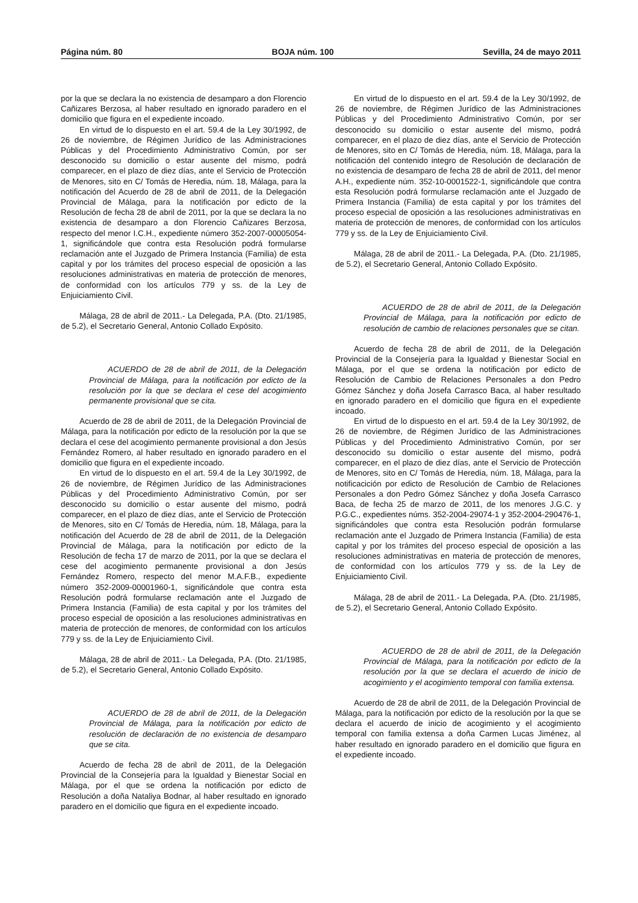Página núm. 80 BOJA núm. 100 Sevilla, 24 de mayo 2011
por la que se declara la no existencia de desamparo a don Florencio Cañizares Berzosa, al haber resultado en ignorado paradero en el domicilio que figura en el expediente incoado.
En virtud de lo dispuesto en el art. 59.4 de la Ley 30/1992, de 26 de noviembre, de Régimen Jurídico de las Administraciones Públicas y del Procedimiento Administrativo Común, por ser desconocido su domicilio o estar ausente del mismo, podrá comparecer, en el plazo de diez días, ante el Servicio de Protección de Menores, sito en C/ Tomás de Heredia, núm. 18, Málaga, para la notificación del Acuerdo de 28 de abril de 2011, de la Delegación Provincial de Málaga, para la notificación por edicto de la Resolución de fecha 28 de abril de 2011, por la que se declara la no existencia de desamparo a don Florencio Cañizares Berzosa, respecto del menor I.C.H., expediente número 352-2007-00005054-1, significándole que contra esta Resolución podrá formularse reclamación ante el Juzgado de Primera Instancia (Familia) de esta capital y por los trámites del proceso especial de oposición a las resoluciones administrativas en materia de protección de menores, de conformidad con los artículos 779 y ss. de la Ley de Enjuiciamiento Civil.
Málaga, 28 de abril de 2011.- La Delegada, P.A. (Dto. 21/1985, de 5.2), el Secretario General, Antonio Collado Expósito.
ACUERDO de 28 de abril de 2011, de la Delegación Provincial de Málaga, para la notificación por edicto de la resolución por la que se declara el cese del acogimiento permanente provisional que se cita.
Acuerdo de 28 de abril de 2011, de la Delegación Provincial de Málaga, para la notificación por edicto de la resolución por la que se declara el cese del acogimiento permanente provisional a don Jesús Fernández Romero, al haber resultado en ignorado paradero en el domicilio que figura en el expediente incoado.
En virtud de lo dispuesto en el art. 59.4 de la Ley 30/1992, de 26 de noviembre, de Régimen Jurídico de las Administraciones Públicas y del Procedimiento Administrativo Común, por ser desconocido su domicilio o estar ausente del mismo, podrá comparecer, en el plazo de diez días, ante el Servicio de Protección de Menores, sito en C/ Tomás de Heredia, núm. 18, Málaga, para la notificación del Acuerdo de 28 de abril de 2011, de la Delegación Provincial de Málaga, para la notificación por edicto de la Resolución de fecha 17 de marzo de 2011, por la que se declara el cese del acogimiento permanente provisional a don Jesús Fernández Romero, respecto del menor M.A.F.B., expediente número 352-2009-00001960-1, significándole que contra esta Resolución podrá formularse reclamación ante el Juzgado de Primera Instancia (Familia) de esta capital y por los trámites del proceso especial de oposición a las resoluciones administrativas en materia de protección de menores, de conformidad con los artículos 779 y ss. de la Ley de Enjuiciamiento Civil.
Málaga, 28 de abril de 2011.- La Delegada, P.A. (Dto. 21/1985, de 5.2), el Secretario General, Antonio Collado Expósito.
ACUERDO de 28 de abril de 2011, de la Delegación Provincial de Málaga, para la notificación por edicto de resolución de declaración de no existencia de desamparo que se cita.
Acuerdo de fecha 28 de abril de 2011, de la Delegación Provincial de la Consejería para la Igualdad y Bienestar Social en Málaga, por el que se ordena la notificación por edicto de Resolución a doña Nataliya Bodnar, al haber resultado en ignorado paradero en el domicilio que figura en el expediente incoado.
En virtud de lo dispuesto en el art. 59.4 de la Ley 30/1992, de 26 de noviembre, de Régimen Jurídico de las Administraciones Públicas y del Procedimiento Administrativo Común, por ser desconocido su domicilio o estar ausente del mismo, podrá comparecer, en el plazo de diez días, ante el Servicio de Protección de Menores, sito en C/ Tomás de Heredia, núm. 18, Málaga, para la notificación del contenido integro de Resolución de declaración de no existencia de desamparo de fecha 28 de abril de 2011, del menor A.H., expediente núm. 352-10-0001522-1, significándole que contra esta Resolución podrá formularse reclamación ante el Juzgado de Primera Instancia (Familia) de esta capital y por los trámites del proceso especial de oposición a las resoluciones administrativas en materia de protección de menores, de conformidad con los artículos 779 y ss. de la Ley de Enjuiciamiento Civil.
Málaga, 28 de abril de 2011.- La Delegada, P.A. (Dto. 21/1985, de 5.2), el Secretario General, Antonio Collado Expósito.
ACUERDO de 28 de abril de 2011, de la Delegación Provincial de Málaga, para la notificación por edicto de resolución de cambio de relaciones personales que se citan.
Acuerdo de fecha 28 de abril de 2011, de la Delegación Provincial de la Consejería para la Igualdad y Bienestar Social en Málaga, por el que se ordena la notificación por edicto de Resolución de Cambio de Relaciones Personales a don Pedro Gómez Sánchez y doña Josefa Carrasco Baca, al haber resultado en ignorado paradero en el domicilio que figura en el expediente incoado.
En virtud de lo dispuesto en el art. 59.4 de la Ley 30/1992, de 26 de noviembre, de Régimen Jurídico de las Administraciones Públicas y del Procedimiento Administrativo Común, por ser desconocido su domicilio o estar ausente del mismo, podrá comparecer, en el plazo de diez días, ante el Servicio de Protección de Menores, sito en C/ Tomás de Heredia, núm. 18, Málaga, para la notificacición por edicto de Resolución de Cambio de Relaciones Personales a don Pedro Gómez Sánchez y doña Josefa Carrasco Baca, de fecha 25 de marzo de 2011, de los menores J.G.C. y P.G.C., expedientes núms. 352-2004-29074-1 y 352-2004-290476-1, significándoles que contra esta Resolución podrán formularse reclamación ante el Juzgado de Primera Instancia (Familia) de esta capital y por los trámites del proceso especial de oposición a las resoluciones administrativas en materia de protección de menores, de conformidad con los artículos 779 y ss. de la Ley de Enjuiciamiento Civil.
Málaga, 28 de abril de 2011.- La Delegada, P.A. (Dto. 21/1985, de 5.2), el Secretario General, Antonio Collado Expósito.
ACUERDO de 28 de abril de 2011, de la Delegación Provincial de Málaga, para la notificación por edicto de la resolución por la que se declara el acuerdo de inicio de acogimiento y el acogimiento temporal con familia extensa.
Acuerdo de 28 de abril de 2011, de la Delegación Provincial de Málaga, para la notificación por edicto de la resolución por la que se declara el acuerdo de inicio de acogimiento y el acogimiento temporal con familia extensa a doña Carmen Lucas Jiménez, al haber resultado en ignorado paradero en el domicilio que figura en el expediente incoado.